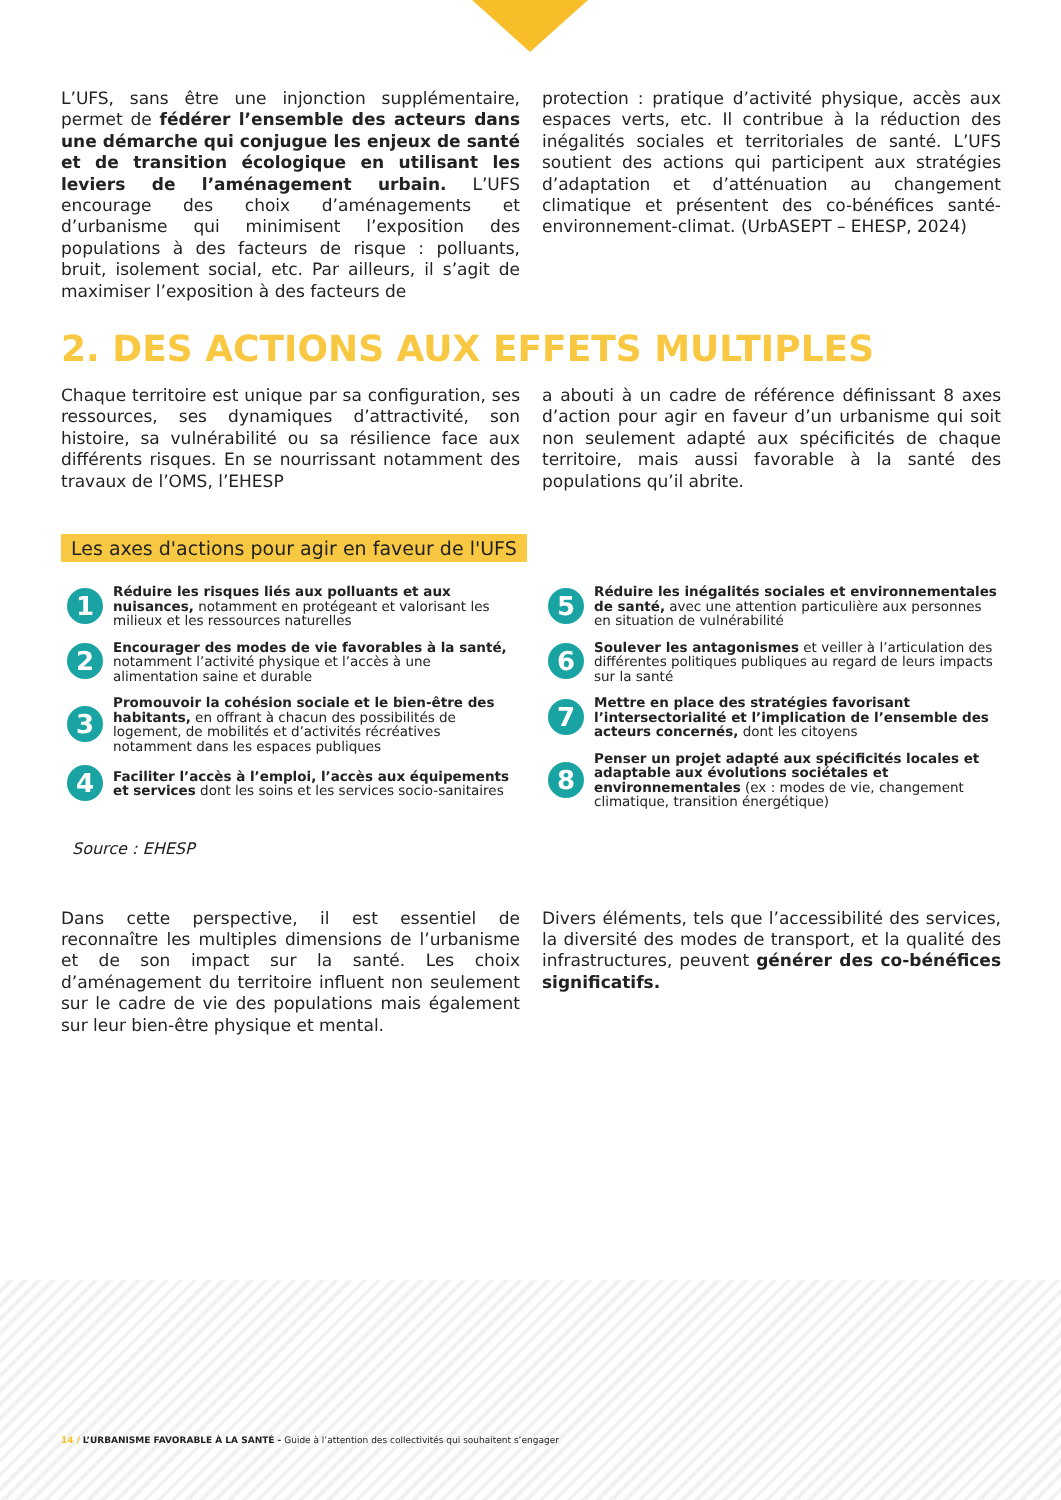L’UFS, sans être une injonction supplémentaire, permet de fédérer l’ensemble des acteurs dans une démarche qui conjugue les enjeux de santé et de transition écologique en utilisant les leviers de l’aménagement urbain. L’UFS encourage des choix d’aménagements et d’urbanisme qui minimisent l’exposition des populations à des facteurs de risque : polluants, bruit, isolement social, etc. Par ailleurs, il s’agit de maximiser l’exposition à des facteurs de
protection : pratique d’activité physique, accès aux espaces verts, etc. Il contribue à la réduction des inégalités sociales et territoriales de santé. L’UFS soutient des actions qui participent aux stratégies d’adaptation et d’atténuation au changement climatique et présentent des co-bénéfices santé-environnement-climat. (UrbASEPT – EHESP, 2024)
2. DES ACTIONS AUX EFFETS MULTIPLES
Chaque territoire est unique par sa configuration, ses ressources, ses dynamiques d’attractivité, son histoire, sa vulnérabilité ou sa résilience face aux différents risques. En se nourrissant notamment des travaux de l’OMS, l’EHESP
a abouti à un cadre de référence définissant 8 axes d’action pour agir en faveur d’un urbanisme qui soit non seulement adapté aux spécificités de chaque territoire, mais aussi favorable à la santé des populations qu’il abrite.
Les axes d'actions pour agir en faveur de l'UFS
1 Réduire les risques liés aux polluants et aux nuisances, notamment en protégeant et valorisant les milieux et les ressources naturelles
2 Encourager des modes de vie favorables à la santé, notamment l’activité physique et l’accès à une alimentation saine et durable
3 Promouvoir la cohésion sociale et le bien-être des habitants, en offrant à chacun des possibilités de logement, de mobilités et d’activités récréatives notamment dans les espaces publiques
4 Faciliter l’accès à l’emploi, l’accès aux équipements et services dont les soins et les services socio-sanitaires
5 Réduire les inégalités sociales et environnementales de santé, avec une attention particulière aux personnes en situation de vulnérabilité
6 Soulever les antagonismes et veiller à l’articulation des différentes politiques publiques au regard de leurs impacts sur la santé
7 Mettre en place des stratégies favorisant l’intersectorialité et l’implication de l’ensemble des acteurs concernés, dont les citoyens
8 Penser un projet adapté aux spécificités locales et adaptable aux évolutions sociétales et environnementales (ex : modes de vie, changement climatique, transition énergétique)
Source : EHESP
Dans cette perspective, il est essentiel de reconnaître les multiples dimensions de l’urbanisme et de son impact sur la santé. Les choix d’aménagement du territoire influent non seulement sur le cadre de vie des populations mais également sur leur bien-être physique et mental.
Divers éléments, tels que l’accessibilité des services, la diversité des modes de transport, et la qualité des infrastructures, peuvent générer des co-bénéfices significatifs.
14 / L’URBANISME FAVORABLE À LA SANTÉ - Guide à l’attention des collectivités qui souhaitent s’engager